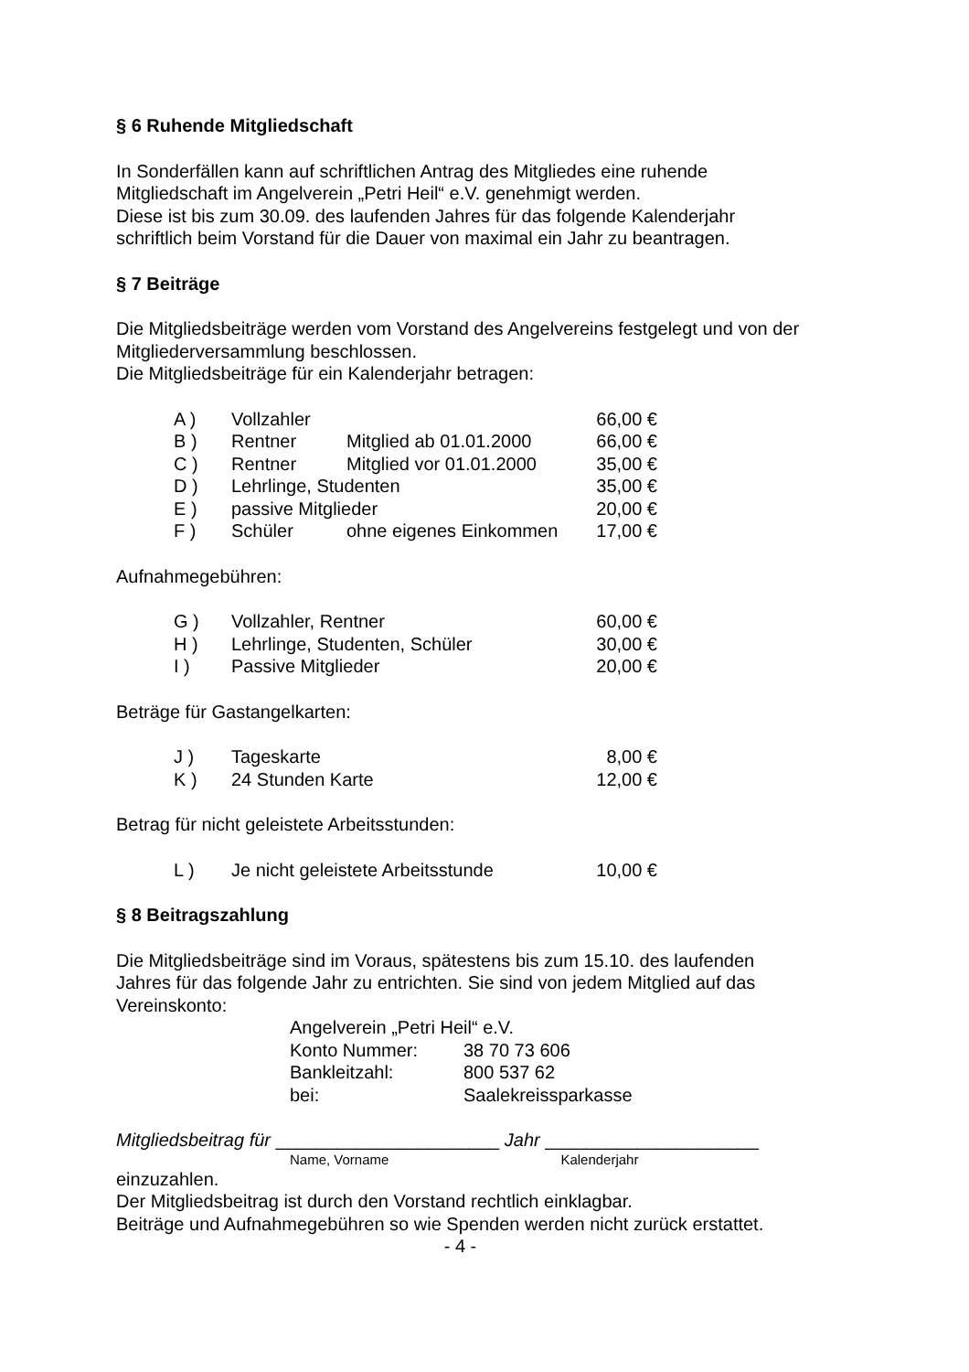§ 6 Ruhende Mitgliedschaft
In Sonderfällen kann auf schriftlichen Antrag des Mitgliedes eine ruhende
Mitgliedschaft im Angelverein „Petri Heil“ e.V. genehmigt werden.
Diese ist bis zum 30.09. des laufenden Jahres für das folgende Kalenderjahr
schriftlich beim Vorstand für die Dauer von maximal ein Jahr zu beantragen.
§ 7 Beiträge
Die Mitgliedsbeiträge werden vom Vorstand des Angelvereins festgelegt und von der
Mitgliederversammlung beschlossen.
Die Mitgliedsbeiträge für ein Kalenderjahr betragen:
| A ) | Vollzahler | | 66,00 € |
| B ) | Rentner | Mitglied ab 01.01.2000 | 66,00 € |
| C ) | Rentner | Mitglied vor 01.01.2000 | 35,00 € |
| D ) | Lehrlinge, Studenten | | 35,00 € |
| E ) | passive Mitglieder | | 20,00 € |
| F ) | Schüler | ohne eigenes Einkommen | 17,00 € |
Aufnahmegebühren:
| G ) | Vollzahler, Rentner | 60,00 € |
| H ) | Lehrlinge, Studenten, Schüler | 30,00 € |
| I ) | Passive Mitglieder | 20,00 € |
Beträge für Gastangelkarten:
| J ) | Tageskarte | 8,00 € |
| K ) | 24 Stunden Karte | 12,00 € |
Betrag für nicht geleistete Arbeitsstunden:
| L ) | Je nicht geleistete Arbeitsstunde | 10,00 € |
§ 8 Beitragszahlung
Die Mitgliedsbeiträge sind im Voraus, spätestens bis zum 15.10. des laufenden
Jahres für das folgende Jahr zu entrichten. Sie sind von jedem Mitglied auf das
Vereinskonto:
| Angelverein „Petri Heil“ e.V. | |
| Konto Nummer: | 38 70 73 606 |
| Bankleitzahl: | 800 537 62 |
| bei: | Saalekreissparkasse |
Mitgliedsbeitrag für ______________________ Jahr _____________________
Name, Vorname Kalenderjahr
einzuzahlen.
Der Mitgliedsbeitrag ist durch den Vorstand rechtlich einklagbar.
Beiträge und Aufnahmegebühren so wie Spenden werden nicht zurück erstattet.
- 4 -